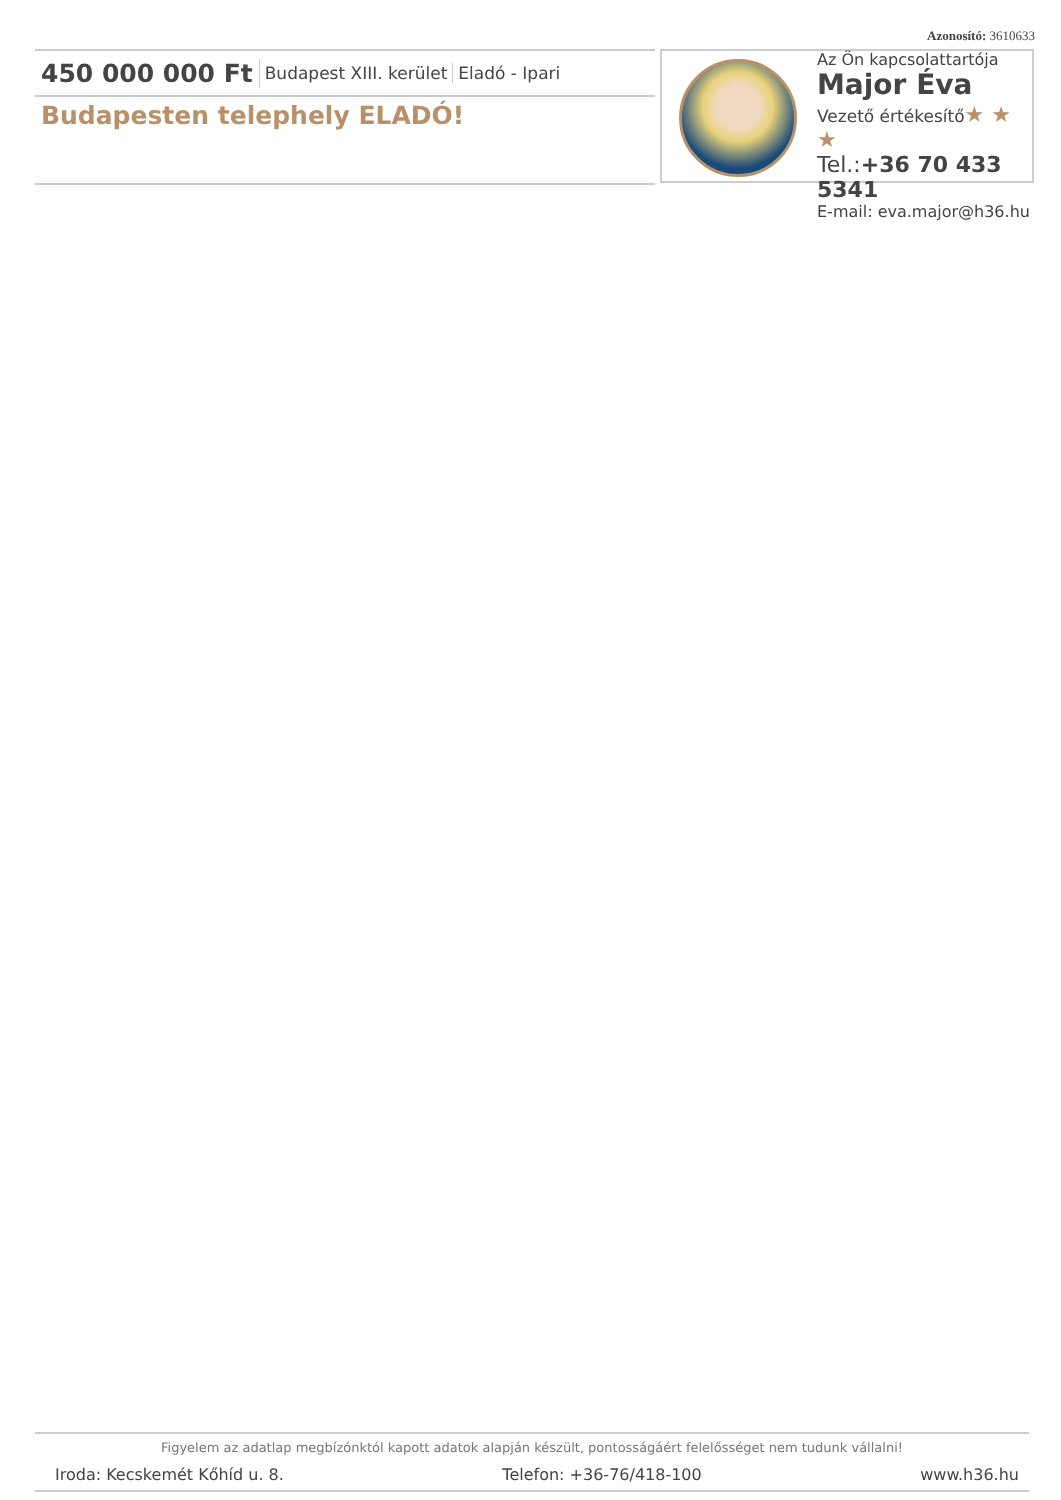Azonosító: 3610633
450 000 000 Ft Budapest XIII. kerület Eladó - Ipari
Budapesten telephely ELADÓ!
Az Ön kapcsolattartója
Major Éva
Vezető értékesítő★ ★ ★
Tel.:+36 70 433 5341
E-mail: eva.major@h36.hu
Figyelem az adatlap megbízónktól kapott adatok alapján készült, pontosságáért felelősséget nem tudunk vállalni!
Iroda: Kecskemét Kőhíd u. 8. Telefon: +36-76/418-100 www.h36.hu